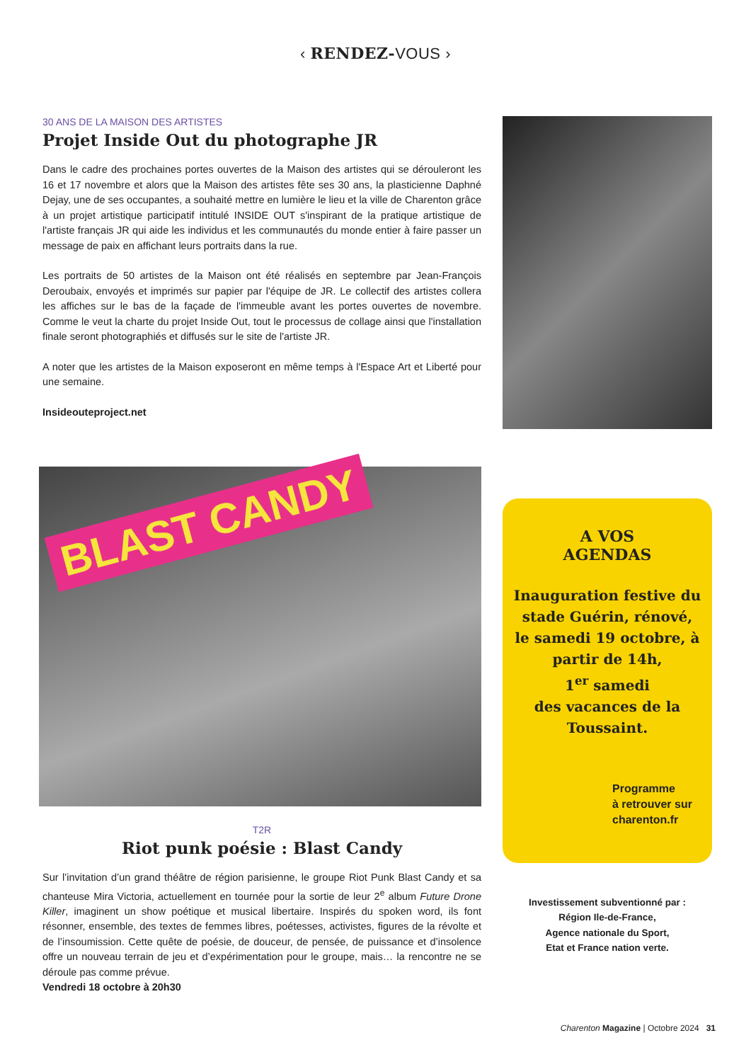‹ RENDEZ-VOUS ›
30 ANS DE LA MAISON DES ARTISTES
Projet Inside Out du photographe JR
Dans le cadre des prochaines portes ouvertes de la Maison des artistes qui se dérouleront les 16 et 17 novembre et alors que la Maison des artistes fête ses 30 ans, la plasticienne Daphné Dejay, une de ses occupantes, a souhaité mettre en lumière le lieu et la ville de Charenton grâce à un projet artistique participatif intitulé INSIDE OUT s'inspirant de la pratique artistique de l'artiste français JR qui aide les individus et les communautés du monde entier à faire passer un message de paix en affichant leurs portraits dans la rue.
Les portraits de 50 artistes de la Maison ont été réalisés en septembre par Jean-François Deroubaix, envoyés et imprimés sur papier par l'équipe de JR. Le collectif des artistes collera les affiches sur le bas de la façade de l'immeuble avant les portes ouvertes de novembre. Comme le veut la charte du projet Inside Out, tout le processus de collage ainsi que l'installation finale seront photographiés et diffusés sur le site de l'artiste JR.
A noter que les artistes de la Maison exposeront en même temps à l'Espace Art et Liberté pour une semaine.
Insideouteproject.net
BLAST CANDY
T2R
Riot punk poésie : Blast Candy
Sur l’invitation d’un grand théâtre de région parisienne, le groupe Riot Punk Blast Candy et sa chanteuse Mira Victoria, actuellement en tournée pour la sortie de leur 2<sup>e</sup> album Future Drone Killer, imaginent un show poétique et musical libertaire. Inspirés du spoken word, ils font résonner, ensemble, des textes de femmes libres, poétesses, activistes, figures de la révolte et de l’insoumission. Cette quête de poésie, de douceur, de pensée, de puissance et d’insolence offre un nouveau terrain de jeu et d’expérimentation pour le groupe, mais… la rencontre ne se déroule pas comme prévue.
Vendredi 18 octobre à 20h30
A VOS
AGENDAS
Inauguration festive du stade Guérin, rénové, le samedi 19 octobre, à partir de 14h,
1<sup>er</sup> samedi
des vacances de la Toussaint.
Programme
à retrouver sur
charenton.fr
Investissement subventionné par :
Région Ile-de-France,
Agence nationale du Sport,
Etat et France nation verte.
Charenton Magazine | Octobre 2024 31